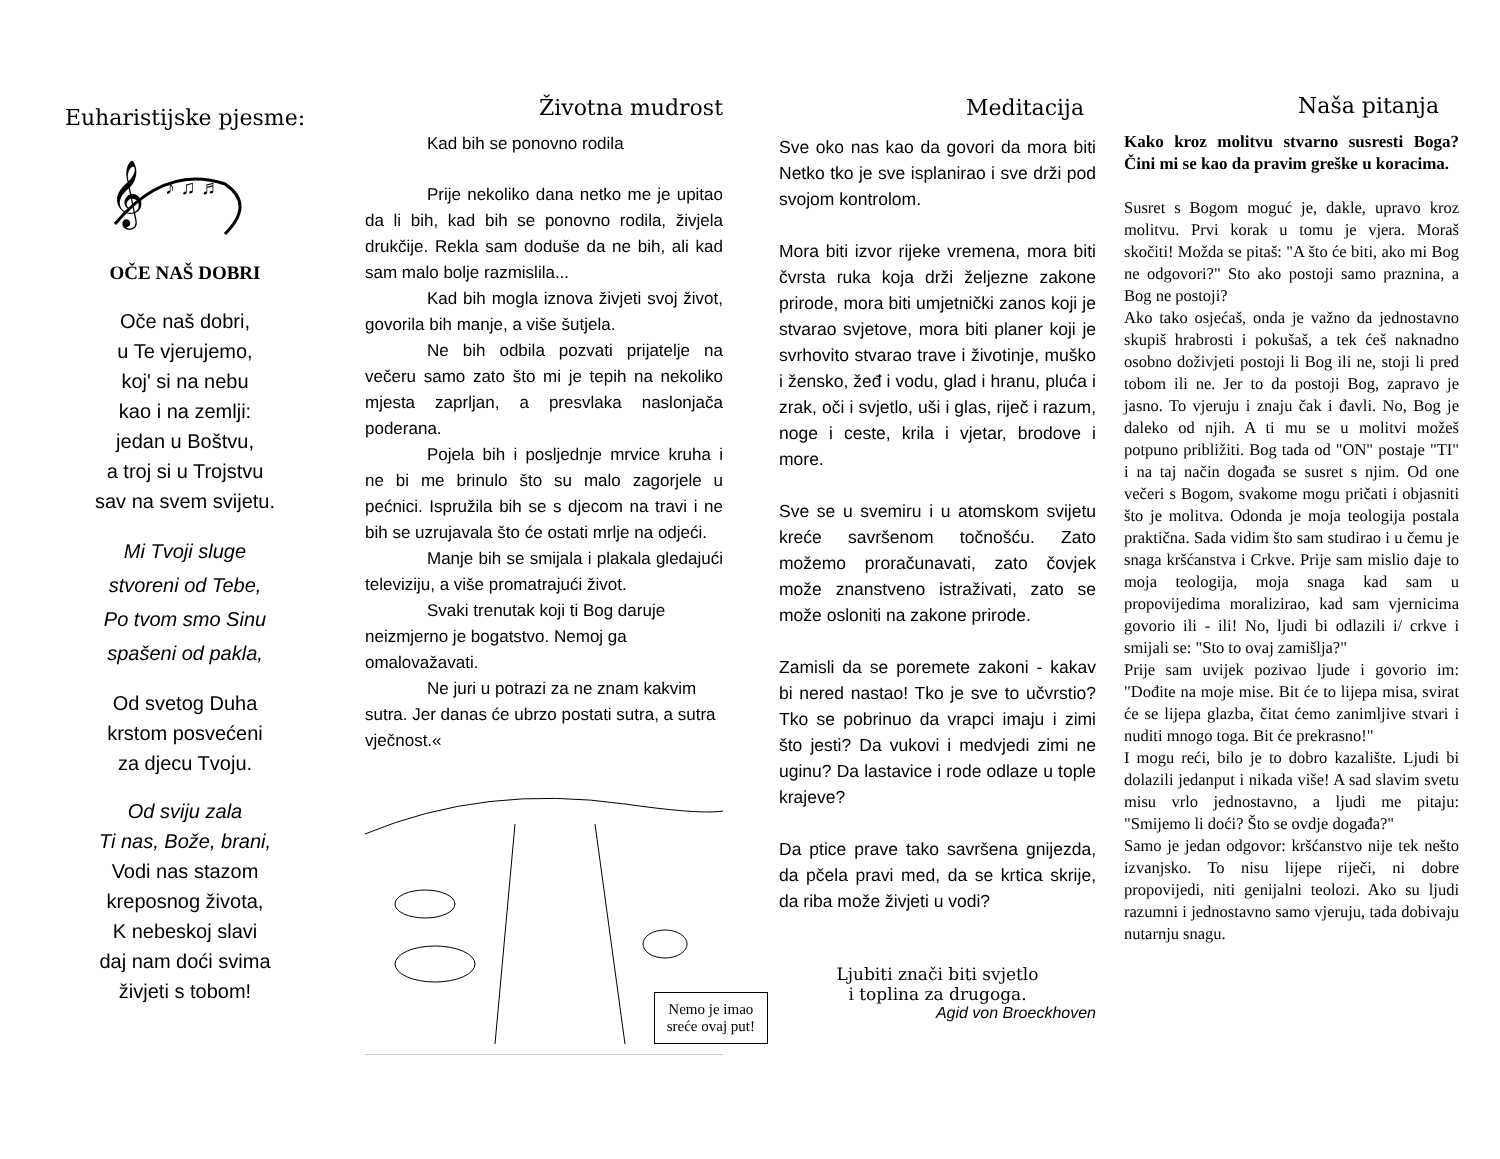Euharistijske pjesme:
𝄞
♪ ♫ ♬
OČE NAŠ DOBRI
Oče naš dobri,
u Te vjerujemo,
koj' si na nebu
kao i na zemlji:
jedan u Boštvu,
a troj si u Trojstvu
sav na svem svijetu.
Mi Tvoji sluge
stvoreni od Tebe,
Po tvom smo Sinu
spašeni od pakla,
Od svetog Duha
krstom posvećeni
za djecu Tvoju.
Od sviju zala
Ti nas, Bože, brani,
Vodi nas stazom
kreposnog života,
K nebeskoj slavi
daj nam doći svima
živjeti s tobom!
Životna mudrost
Kad bih se ponovno rodila
Prije nekoliko dana netko me je upitao da li bih, kad bih se ponovno rodila, živjela drukčije. Rekla sam doduše da ne bih, ali kad sam malo bolje razmislila...
Kad bih mogla iznova živjeti svoj život, govorila bih manje, a više šutjela.
Ne bih odbila pozvati prijatelje na večeru samo zato što mi je tepih na nekoliko mjesta zaprljan, a presvlaka naslonjača poderana.
Pojela bih i posljednje mrvice kruha i ne bi me brinulo što su malo zagorjele u pećnici. Ispružila bih se s djecom na travi i ne bih se uzrujavala što će ostati mrlje na odjeći.
Manje bih se smijala i plakala gledajući televiziju, a više promatrajući život.
Svaki trenutak koji ti Bog daruje neizmjerno je bogatstvo. Nemoj ga omalovažavati.
Ne juri u potrazi za ne znam kakvim sutra. Jer danas će ubrzo postati sutra, a sutra vječnost.«
Nemo je imao
sreće ovaj put!
Meditacija
Sve oko nas kao da govori da mora biti Netko tko je sve isplanirao i sve drži pod svojom kontrolom.
Mora biti izvor rijeke vremena, mora biti čvrsta ruka koja drži željezne zakone prirode, mora biti umjetnički zanos koji je stvarao svjetove, mora biti planer koji je svrhovito stvarao trave i životinje, muško i žensko, žeđ i vodu, glad i hranu, pluća i zrak, oči i svjetlo, uši i glas, riječ i razum, noge i ceste, krila i vjetar, brodove i more.
Sve se u svemiru i u atomskom svijetu kreće savršenom točnošću. Zato možemo proračunavati, zato čovjek može znanstveno istraživati, zato se može osloniti na zakone prirode.
Zamisli da se poremete zakoni - kakav bi nered nastao! Tko je sve to učvrstio? Tko se pobrinuo da vrapci imaju i zimi što jesti? Da vukovi i medvjedi zimi ne uginu? Da lastavice i rode odlaze u tople krajeve?
Da ptice prave tako savršena gnijezda, da pčela pravi med, da se krtica skrije, da riba može živjeti u vodi?
Ljubiti znači biti svjetlo
i toplina za drugoga.
Agid von Broeckhoven
Naša pitanja
Kako kroz molitvu stvarno susresti Boga? Čini mi se kao da pravim greške u koracima.
Susret s Bogom moguć je, dakle, upravo kroz molitvu. Prvi korak u tomu je vjera. Moraš skočiti! Možda se pitaš: "A što će biti, ako mi Bog ne odgovori?" Sto ako postoji samo praznina, a Bog ne postoji?
Ako tako osjećaš, onda je važno da jednostavno skupiš hrabrosti i pokušaš, a tek ćeš naknadno osobno doživjeti postoji li Bog ili ne, stoji li pred tobom ili ne. Jer to da postoji Bog, zapravo je jasno. To vjeruju i znaju čak i đavli. No, Bog je daleko od njih. A ti mu se u molitvi možeš potpuno približiti. Bog tada od "ON" postaje "TI" i na taj način događa se susret s njim. Od one večeri s Bogom, svakome mogu pričati i objasniti što je molitva. Odonda je moja teologija postala praktična. Sada vidim što sam studirao i u čemu je snaga kršćanstva i Crkve. Prije sam mislio daje to moja teologija, moja snaga kad sam u propovijedima moralizirao, kad sam vjernicima govorio ili - ili! No, ljudi bi odlazili i/ crkve i smijali se: "Sto to ovaj zamišlja?"
Prije sam uvijek pozivao ljude i govorio im: "Dođite na moje mise. Bit će to lijepa misa, svirat će se lijepa glazba, čitat ćemo zanimljive stvari i nuditi mnogo toga. Bit će prekrasno!"
I mogu reći, bilo je to dobro kazalište. Ljudi bi dolazili jedanput i nikada više! A sad slavim svetu misu vrlo jednostavno, a ljudi me pitaju: "Smijemo li doći? Što se ovdje događa?"
Samo je jedan odgovor: kršćanstvo nije tek nešto izvanjsko. To nisu lijepe riječi, ni dobre propovijedi, niti genijalni teolozi. Ako su ljudi razumni i jednostavno samo vjeruju, tada dobivaju nutarnju snagu.